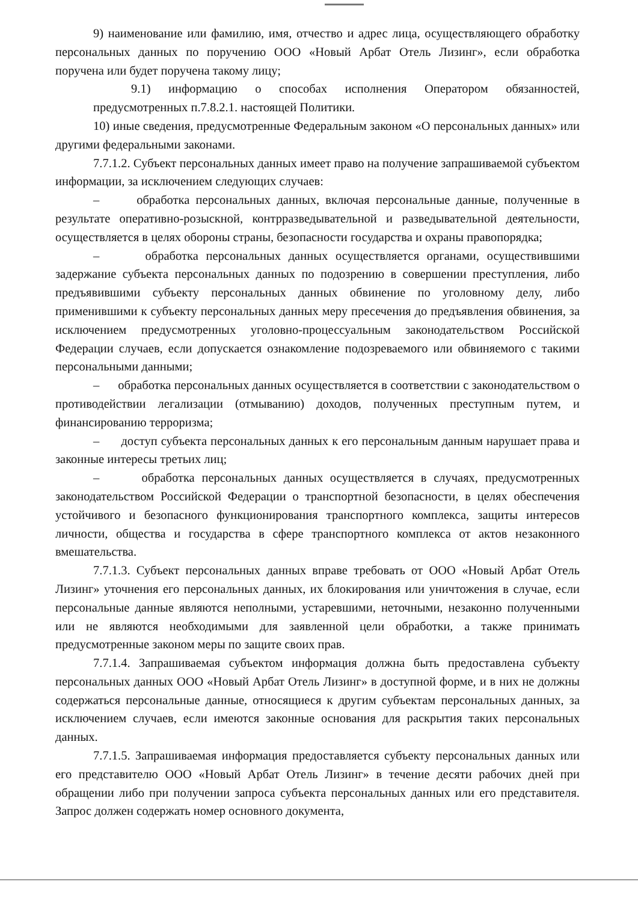9) наименование или фамилию, имя, отчество и адрес лица, осуществляющего обработку персональных данных по поручению ООО «Новый Арбат Отель Лизинг», если обработка поручена или будет поручена такому лицу;
9.1) информацию о способах исполнения Оператором обязанностей, предусмотренных п.7.8.2.1. настоящей Политики.
10) иные сведения, предусмотренные Федеральным законом «О персональных данных» или другими федеральными законами.
7.7.1.2. Субъект персональных данных имеет право на получение запрашиваемой субъектом информации, за исключением следующих случаев:
– обработка персональных данных, включая персональные данные, полученные в результате оперативно-розыскной, контрразведывательной и разведывательной деятельности, осуществляется в целях обороны страны, безопасности государства и охраны правопорядка;
– обработка персональных данных осуществляется органами, осуществившими задержание субъекта персональных данных по подозрению в совершении преступления, либо предъявившими субъекту персональных данных обвинение по уголовному делу, либо применившими к субъекту персональных данных меру пресечения до предъявления обвинения, за исключением предусмотренных уголовно-процессуальным законодательством Российской Федерации случаев, если допускается ознакомление подозреваемого или обвиняемого с такими персональными данными;
– обработка персональных данных осуществляется в соответствии с законодательством о противодействии легализации (отмыванию) доходов, полученных преступным путем, и финансированию терроризма;
– доступ субъекта персональных данных к его персональным данным нарушает права и законные интересы третьих лиц;
– обработка персональных данных осуществляется в случаях, предусмотренных законодательством Российской Федерации о транспортной безопасности, в целях обеспечения устойчивого и безопасного функционирования транспортного комплекса, защиты интересов личности, общества и государства в сфере транспортного комплекса от актов незаконного вмешательства.
7.7.1.3. Субъект персональных данных вправе требовать от ООО «Новый Арбат Отель Лизинг» уточнения его персональных данных, их блокирования или уничтожения в случае, если персональные данные являются неполными, устаревшими, неточными, незаконно полученными или не являются необходимыми для заявленной цели обработки, а также принимать предусмотренные законом меры по защите своих прав.
7.7.1.4. Запрашиваемая субъектом информация должна быть предоставлена субъекту персональных данных ООО «Новый Арбат Отель Лизинг» в доступной форме, и в них не должны содержаться персональные данные, относящиеся к другим субъектам персональных данных, за исключением случаев, если имеются законные основания для раскрытия таких персональных данных.
7.7.1.5. Запрашиваемая информация предоставляется субъекту персональных данных или его представителю ООО «Новый Арбат Отель Лизинг» в течение десяти рабочих дней при обращении либо при получении запроса субъекта персональных данных или его представителя. Запрос должен содержать номер основного документа,